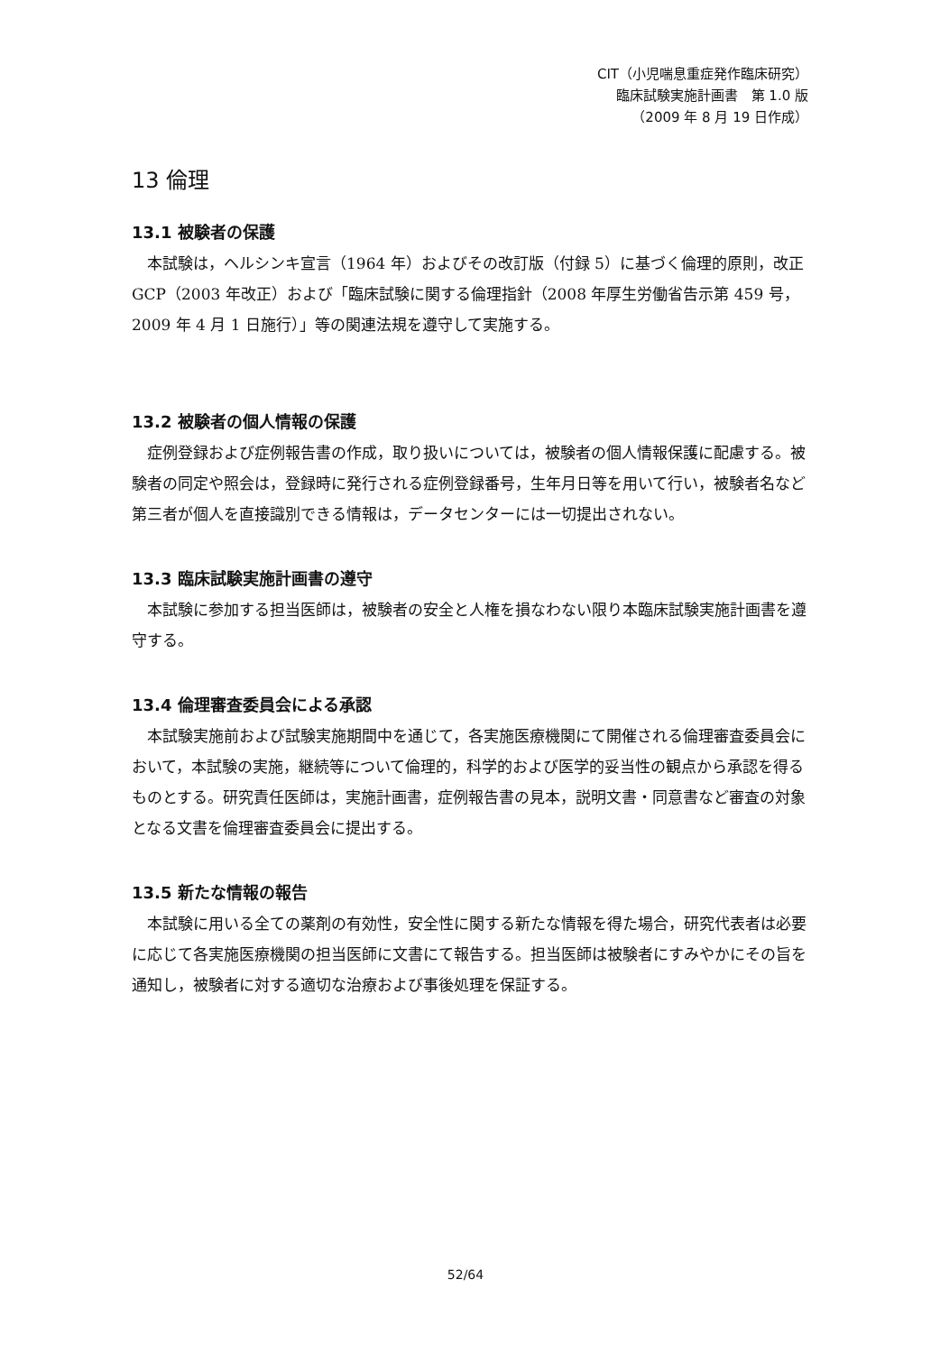CIT（小児喘息重症発作臨床研究）
臨床試験実施計画書　第 1.0 版
（2009 年 8 月 19 日作成）
13 倫理
13.1 被験者の保護
本試験は，ヘルシンキ宣言（1964 年）およびその改訂版（付録 5）に基づく倫理的原則，改正 GCP（2003 年改正）および「臨床試験に関する倫理指針（2008 年厚生労働省告示第 459 号，2009 年 4 月 1 日施行）」等の関連法規を遵守して実施する。
13.2 被験者の個人情報の保護
症例登録および症例報告書の作成，取り扱いについては，被験者の個人情報保護に配慮する。被験者の同定や照会は，登録時に発行される症例登録番号，生年月日等を用いて行い，被験者名など第三者が個人を直接識別できる情報は，データセンターには一切提出されない。
13.3 臨床試験実施計画書の遵守
本試験に参加する担当医師は，被験者の安全と人権を損なわない限り本臨床試験実施計画書を遵守する。
13.4 倫理審査委員会による承認
本試験実施前および試験実施期間中を通じて，各実施医療機関にて開催される倫理審査委員会において，本試験の実施，継続等について倫理的，科学的および医学的妥当性の観点から承認を得るものとする。研究責任医師は，実施計画書，症例報告書の見本，説明文書・同意書など審査の対象となる文書を倫理審査委員会に提出する。
13.5 新たな情報の報告
本試験に用いる全ての薬剤の有効性，安全性に関する新たな情報を得た場合，研究代表者は必要に応じて各実施医療機関の担当医師に文書にて報告する。担当医師は被験者にすみやかにその旨を通知し，被験者に対する適切な治療および事後処理を保証する。
52/64